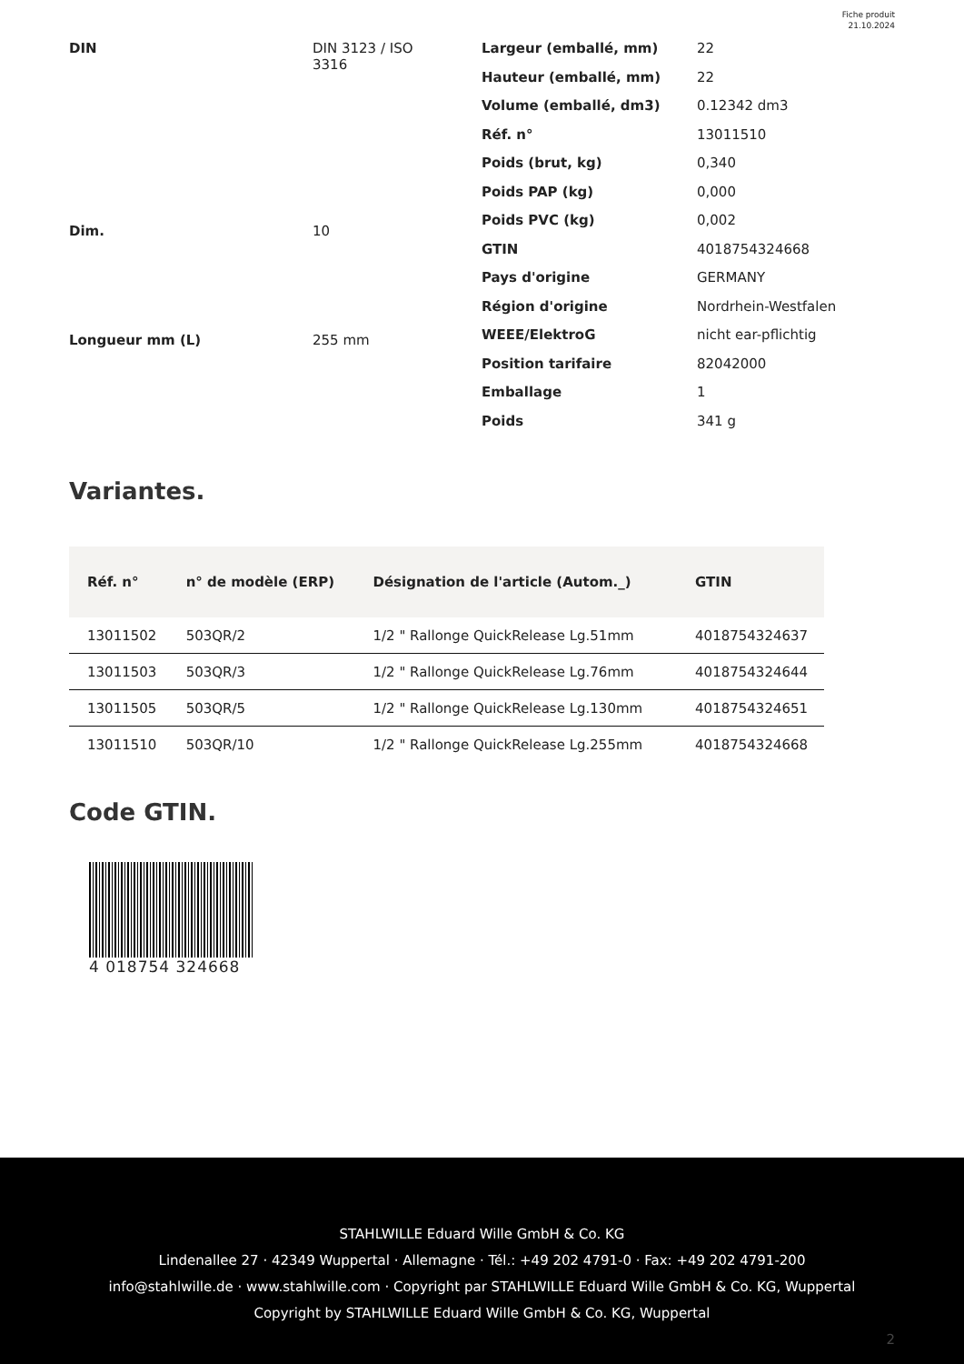Fiche produit
21.10.2024
| DIN | DIN 3123 / ISO 3316 |
| Dim. | 10 |
| Longueur mm (L) | 255 mm |
| Largeur (emballé, mm) | 22 |
| Hauteur (emballé, mm) | 22 |
| Volume (emballé, dm3) | 0.12342 dm3 |
| Réf. n° | 13011510 |
| Poids (brut, kg) | 0,340 |
| Poids PAP (kg) | 0,000 |
| Poids PVC (kg) | 0,002 |
| GTIN | 4018754324668 |
| Pays d'origine | GERMANY |
| Région d'origine | Nordrhein-Westfalen |
| WEEE/ElektroG | nicht ear-pflichtig |
| Position tarifaire | 82042000 |
| Emballage | 1 |
| Poids | 341 g |
Variantes.
| Réf. n° | n° de modèle (ERP) | Désignation de l'article (Autom._) | GTIN |
| --- | --- | --- | --- |
| 13011502 | 503QR/2 | 1/2 " Rallonge QuickRelease Lg.51mm | 4018754324637 |
| 13011503 | 503QR/3 | 1/2 " Rallonge QuickRelease Lg.76mm | 4018754324644 |
| 13011505 | 503QR/5 | 1/2 " Rallonge QuickRelease Lg.130mm | 4018754324651 |
| 13011510 | 503QR/10 | 1/2 " Rallonge QuickRelease Lg.255mm | 4018754324668 |
Code GTIN.
4 018754 324668
STAHLWILLE Eduard Wille GmbH & Co. KG
Lindenallee 27 · 42349 Wuppertal · Allemagne · Tél.: +49 202 4791-0 · Fax: +49 202 4791-200
info@stahlwille.de · www.stahlwille.com · Copyright par STAHLWILLE Eduard Wille GmbH & Co. KG, Wuppertal
Copyright by STAHLWILLE Eduard Wille GmbH & Co. KG, Wuppertal
2